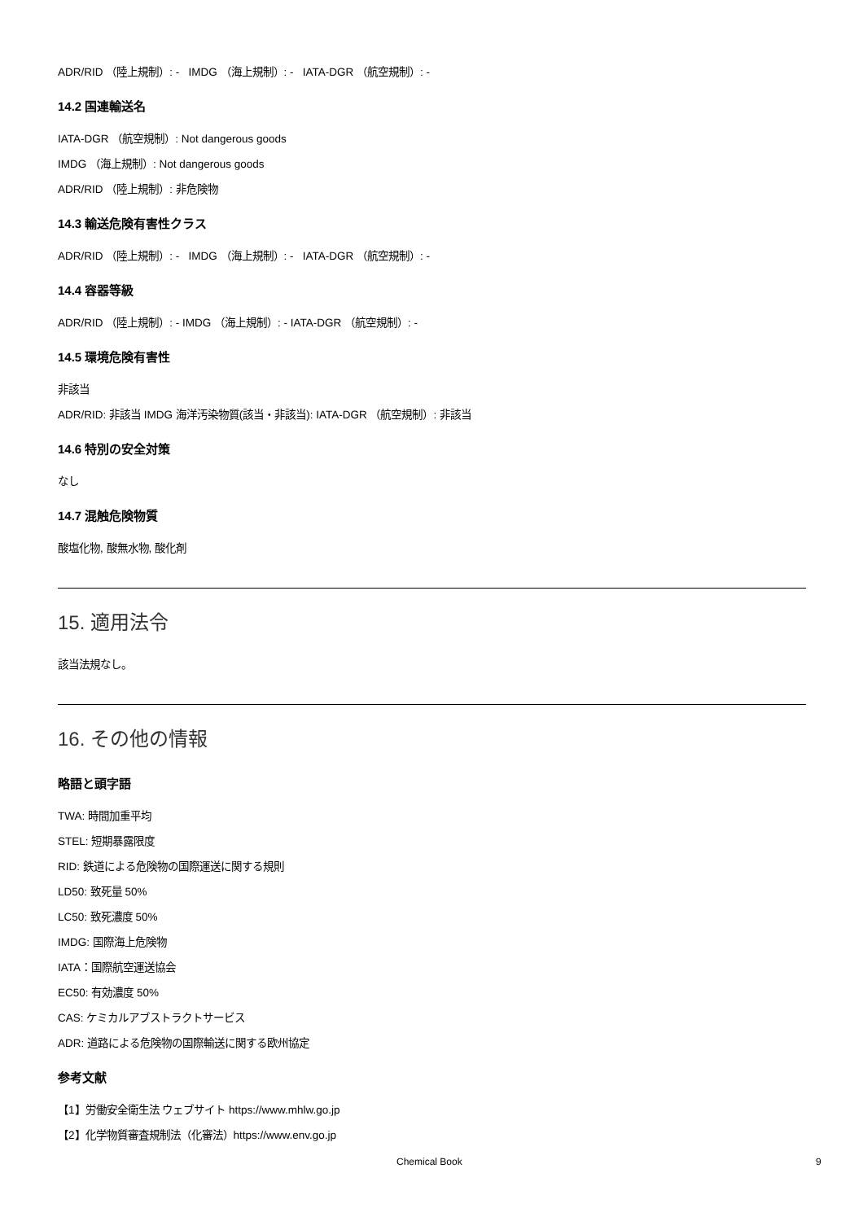ADR/RID （陸上規制）: - IMDG （海上規制）: - IATA-DGR （航空規制）: -
14.2 国連輸送名
IATA-DGR （航空規制）: Not dangerous goods
IMDG （海上規制）: Not dangerous goods
ADR/RID （陸上規制）: 非危険物
14.3 輸送危険有害性クラス
ADR/RID （陸上規制）: - IMDG （海上規制）: - IATA-DGR （航空規制）: -
14.4 容器等級
ADR/RID （陸上規制）: - IMDG （海上規制）: - IATA-DGR （航空規制）: -
14.5 環境危険有害性
非該当
ADR/RID: 非該当 IMDG 海洋汚染物質(該当・非該当): IATA-DGR （航空規制）: 非該当
14.6 特別の安全対策
なし
14.7 混触危険物質
酸塩化物, 酸無水物, 酸化剤
15. 適用法令
該当法規なし。
16. その他の情報
略語と頭字語
TWA: 時間加重平均
STEL: 短期暴露限度
RID: 鉄道による危険物の国際運送に関する規則
LD50: 致死量 50%
LC50: 致死濃度 50%
IMDG: 国際海上危険物
IATA：国際航空運送協会
EC50: 有効濃度 50%
CAS: ケミカルアブストラクトサービス
ADR: 道路による危険物の国際輸送に関する欧州協定
参考文献
【1】労働安全衛生法 ウェブサイト https://www.mhlw.go.jp
【2】化学物質審査規制法（化審法）https://www.env.go.jp
Chemical Book 9